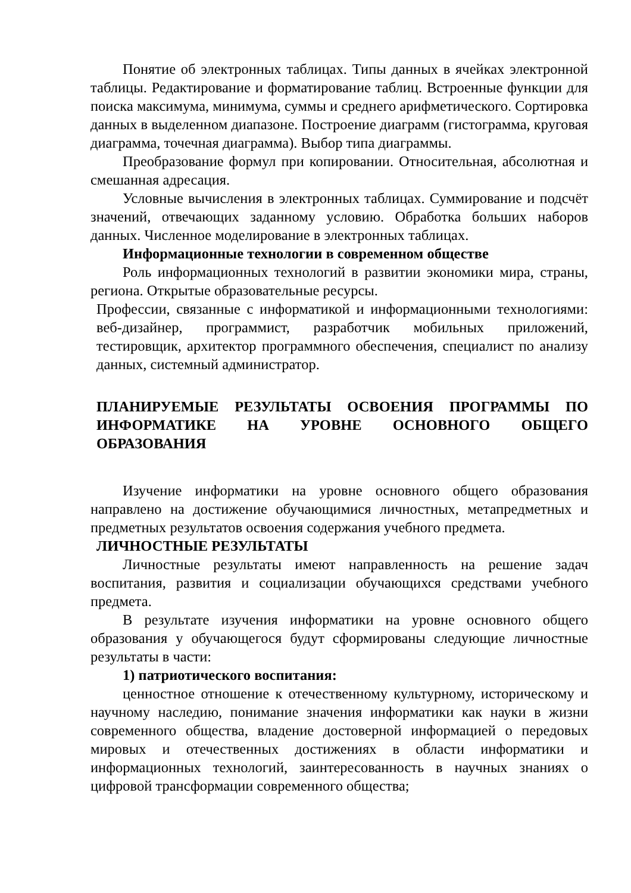Понятие об электронных таблицах. Типы данных в ячейках электронной таблицы. Редактирование и форматирование таблиц. Встроенные функции для поиска максимума, минимума, суммы и среднего арифметического. Сортировка данных в выделенном диапазоне. Построение диаграмм (гистограмма, круговая диаграмма, точечная диаграмма). Выбор типа диаграммы.
Преобразование формул при копировании. Относительная, абсолютная и смешанная адресация.
Условные вычисления в электронных таблицах. Суммирование и подсчёт значений, отвечающих заданному условию. Обработка больших наборов данных. Численное моделирование в электронных таблицах.
Информационные технологии в современном обществе
Роль информационных технологий в развитии экономики мира, страны, региона. Открытые образовательные ресурсы.
Профессии, связанные с информатикой и информационными технологиями: веб-дизайнер, программист, разработчик мобильных приложений, тестировщик, архитектор программного обеспечения, специалист по анализу данных, системный администратор.
ПЛАНИРУЕМЫЕ РЕЗУЛЬТАТЫ ОСВОЕНИЯ ПРОГРАММЫ ПО ИНФОРМАТИКЕ НА УРОВНЕ ОСНОВНОГО ОБЩЕГО ОБРАЗОВАНИЯ
Изучение информатики на уровне основного общего образования направлено на достижение обучающимися личностных, метапредметных и предметных результатов освоения содержания учебного предмета.
ЛИЧНОСТНЫЕ РЕЗУЛЬТАТЫ
Личностные результаты имеют направленность на решение задач воспитания, развития и социализации обучающихся средствами учебного предмета.
В результате изучения информатики на уровне основного общего образования у обучающегося будут сформированы следующие личностные результаты в части:
1) патриотического воспитания:
ценностное отношение к отечественному культурному, историческому и научному наследию, понимание значения информатики как науки в жизни современного общества, владение достоверной информацией о передовых мировых и отечественных достижениях в области информатики и информационных технологий, заинтересованность в научных знаниях о цифровой трансформации современного общества;